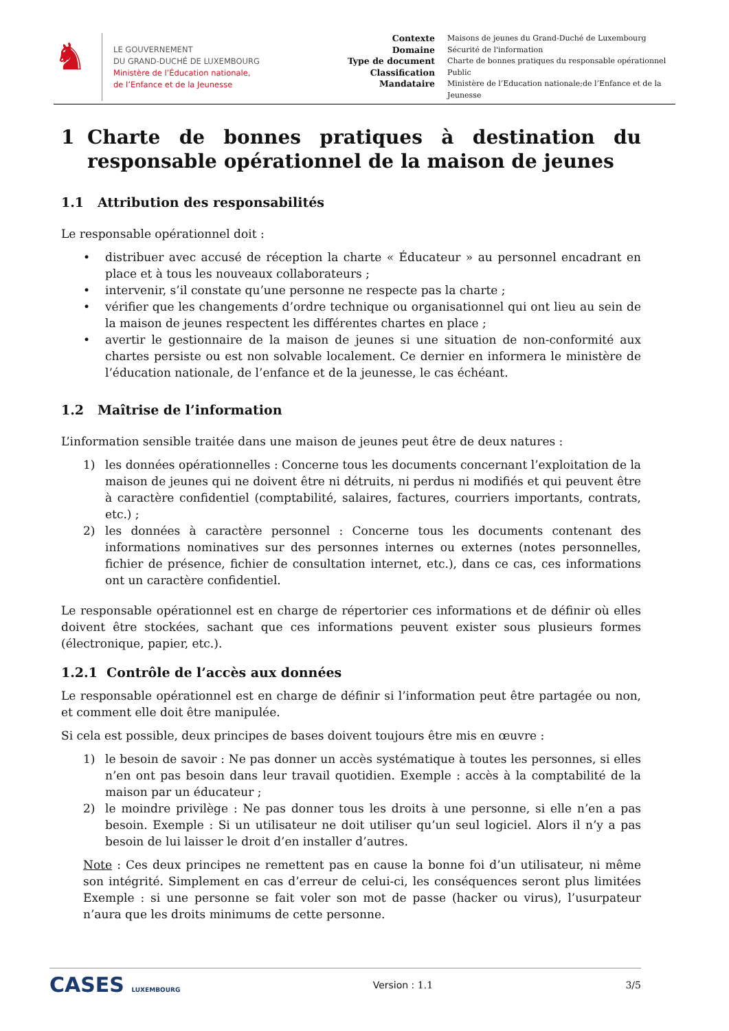♞
LE GOUVERNEMENT
DU GRAND-DUCHÉ DE LUXEMBOURG
Ministère de l’Éducation nationale,
de l’Enfance et de la Jeunesse
Contexte Maisons de jeunes du Grand-Duché de Luxembourg Domaine Sécurité de l'information Type de document Charte de bonnes pratiques du responsable opérationnel Classification Public Mandataire Ministère de l’Education nationale;de l’Enfance et de la Jeunesse
1 Charte de bonnes pratiques à destination du responsable opérationnel de la maison de jeunes
1.1 Attribution des responsabilités
Le responsable opérationnel doit :
• distribuer avec accusé de réception la charte « Éducateur » au personnel encadrant en place et à tous les nouveaux collaborateurs ;
• intervenir, s’il constate qu’une personne ne respecte pas la charte ;
• vérifier que les changements d’ordre technique ou organisationnel qui ont lieu au sein de la maison de jeunes respectent les différentes chartes en place ;
• avertir le gestionnaire de la maison de jeunes si une situation de non-conformité aux chartes persiste ou est non solvable localement. Ce dernier en informera le ministère de l’éducation nationale, de l’enfance et de la jeunesse, le cas échéant.
1.2 Maîtrise de l’information
L’information sensible traitée dans une maison de jeunes peut être de deux natures :
1) les données opérationnelles : Concerne tous les documents concernant l’exploitation de la maison de jeunes qui ne doivent être ni détruits, ni perdus ni modifiés et qui peuvent être à caractère confidentiel (comptabilité, salaires, factures, courriers importants, contrats, etc.) ;
2) les données à caractère personnel : Concerne tous les documents contenant des informations nominatives sur des personnes internes ou externes (notes personnelles, fichier de présence, fichier de consultation internet, etc.), dans ce cas, ces informations ont un caractère confidentiel.
Le responsable opérationnel est en charge de répertorier ces informations et de définir où elles doivent être stockées, sachant que ces informations peuvent exister sous plusieurs formes (électronique, papier, etc.).
1.2.1 Contrôle de l’accès aux données
Le responsable opérationnel est en charge de définir si l’information peut être partagée ou non, et comment elle doit être manipulée.
Si cela est possible, deux principes de bases doivent toujours être mis en œuvre :
1) le besoin de savoir : Ne pas donner un accès systématique à toutes les personnes, si elles n’en ont pas besoin dans leur travail quotidien. Exemple : accès à la comptabilité de la maison par un éducateur ;
2) le moindre privilège : Ne pas donner tous les droits à une personne, si elle n’en a pas besoin. Exemple : Si un utilisateur ne doit utiliser qu’un seul logiciel. Alors il n’y a pas besoin de lui laisser le droit d’en installer d’autres.
Note : Ces deux principes ne remettent pas en cause la bonne foi d’un utilisateur, ni même son intégrité. Simplement en cas d’erreur de celui-ci, les conséquences seront plus limitées Exemple : si une personne se fait voler son mot de passe (hacker ou virus), l’usurpateur n’aura que les droits minimums de cette personne.
CASES LUXEMBOURG Version : 1.1 3/5